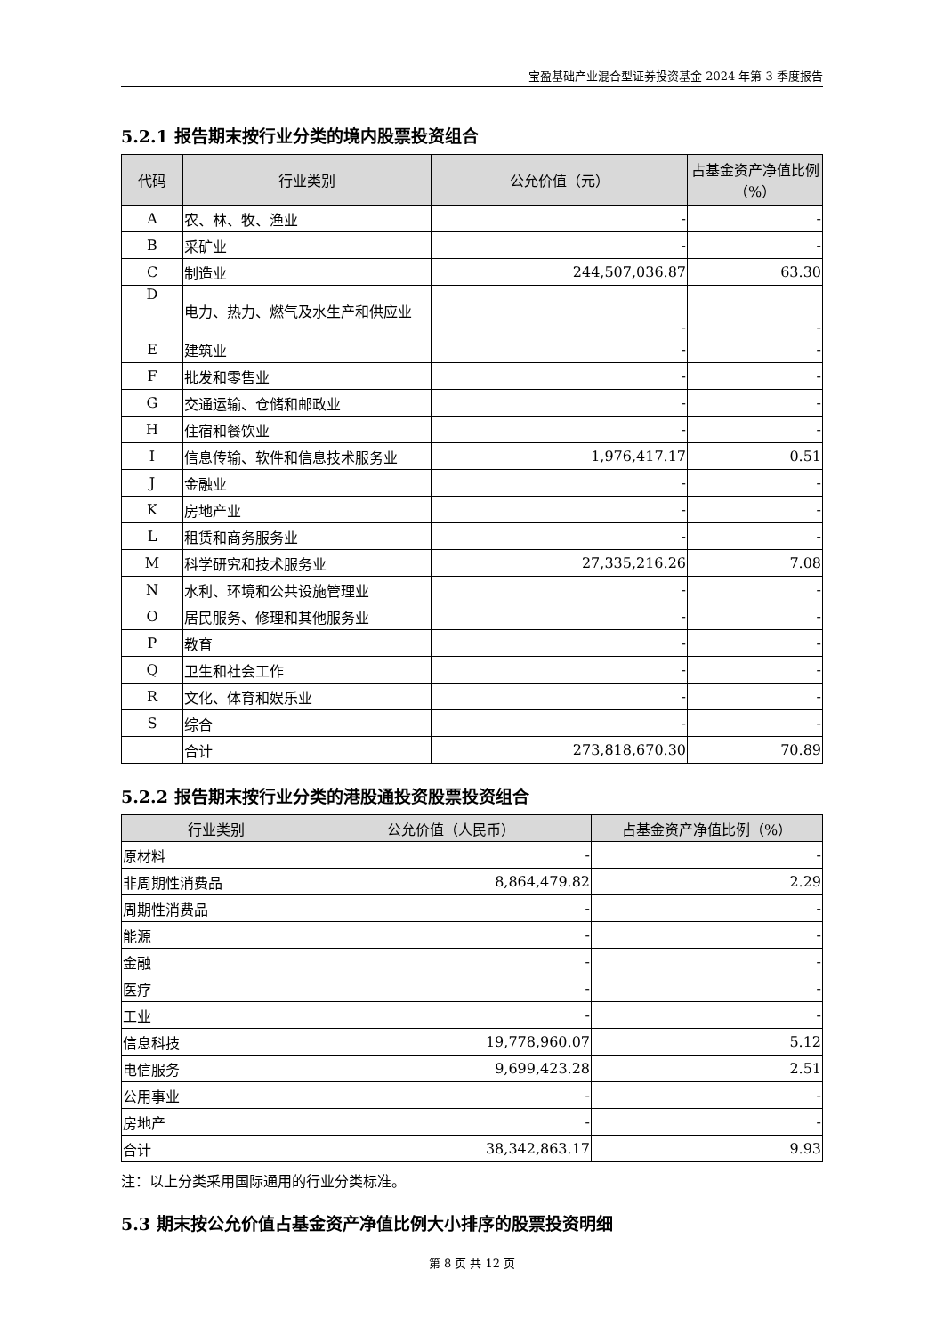宝盈基础产业混合型证券投资基金 2024 年第 3 季度报告
5.2.1 报告期末按行业分类的境内股票投资组合
| 代码 | 行业类别 | 公允价值（元） | 占基金资产净值比例（%） |
| --- | --- | --- | --- |
| A | 农、林、牧、渔业 | - | - |
| B | 采矿业 | - | - |
| C | 制造业 | 244,507,036.87 | 63.30 |
| D | 电力、热力、燃气及水生产和供应业 | - | - |
| E | 建筑业 | - | - |
| F | 批发和零售业 | - | - |
| G | 交通运输、仓储和邮政业 | - | - |
| H | 住宿和餐饮业 | - | - |
| I | 信息传输、软件和信息技术服务业 | 1,976,417.17 | 0.51 |
| J | 金融业 | - | - |
| K | 房地产业 | - | - |
| L | 租赁和商务服务业 | - | - |
| M | 科学研究和技术服务业 | 27,335,216.26 | 7.08 |
| N | 水利、环境和公共设施管理业 | - | - |
| O | 居民服务、修理和其他服务业 | - | - |
| P | 教育 | - | - |
| Q | 卫生和社会工作 | - | - |
| R | 文化、体育和娱乐业 | - | - |
| S | 综合 | - | - |
| | 合计 | 273,818,670.30 | 70.89 |
5.2.2 报告期末按行业分类的港股通投资股票投资组合
| 行业类别 | 公允价值（人民币） | 占基金资产净值比例（%） |
| --- | --- | --- |
| 原材料 | - | - |
| 非周期性消费品 | 8,864,479.82 | 2.29 |
| 周期性消费品 | - | - |
| 能源 | - | - |
| 金融 | - | - |
| 医疗 | - | - |
| 工业 | - | - |
| 信息科技 | 19,778,960.07 | 5.12 |
| 电信服务 | 9,699,423.28 | 2.51 |
| 公用事业 | - | - |
| 房地产 | - | - |
| 合计 | 38,342,863.17 | 9.93 |
注：以上分类采用国际通用的行业分类标准。
5.3 期末按公允价值占基金资产净值比例大小排序的股票投资明细
第 8 页 共 12 页